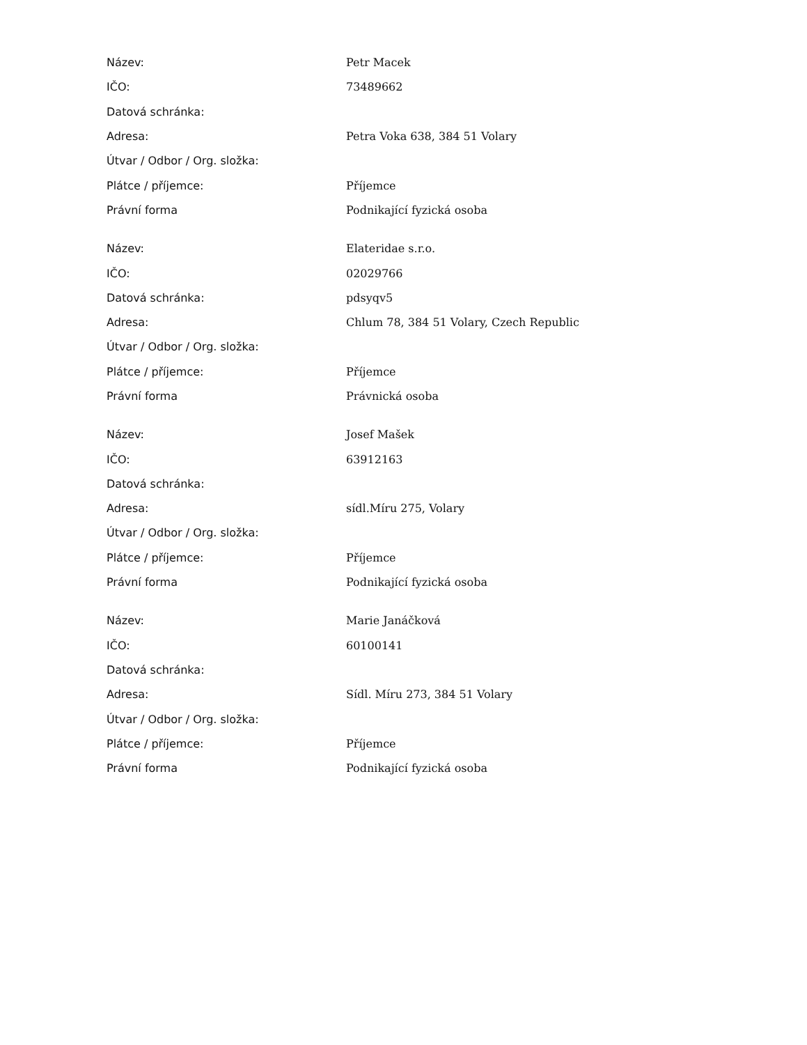| Název: | Petr Macek |
| IČO: | 73489662 |
| Datová schránka: | |
| Adresa: | Petra Voka 638, 384 51 Volary |
| Útvar / Odbor / Org. složka: | |
| Plátce / příjemce: | Příjemce |
| Právní forma | Podnikající fyzická osoba |
| Název: | Elateridae s.r.o. |
| IČO: | 02029766 |
| Datová schránka: | pdsyqv5 |
| Adresa: | Chlum 78, 384 51 Volary, Czech Republic |
| Útvar / Odbor / Org. složka: | |
| Plátce / příjemce: | Příjemce |
| Právní forma | Právnická osoba |
| Název: | Josef Mašek |
| IČO: | 63912163 |
| Datová schránka: | |
| Adresa: | sídl.Míru 275, Volary |
| Útvar / Odbor / Org. složka: | |
| Plátce / příjemce: | Příjemce |
| Právní forma | Podnikající fyzická osoba |
| Název: | Marie Janáčková |
| IČO: | 60100141 |
| Datová schránka: | |
| Adresa: | Sídl. Míru 273, 384 51 Volary |
| Útvar / Odbor / Org. složka: | |
| Plátce / příjemce: | Příjemce |
| Právní forma | Podnikající fyzická osoba |